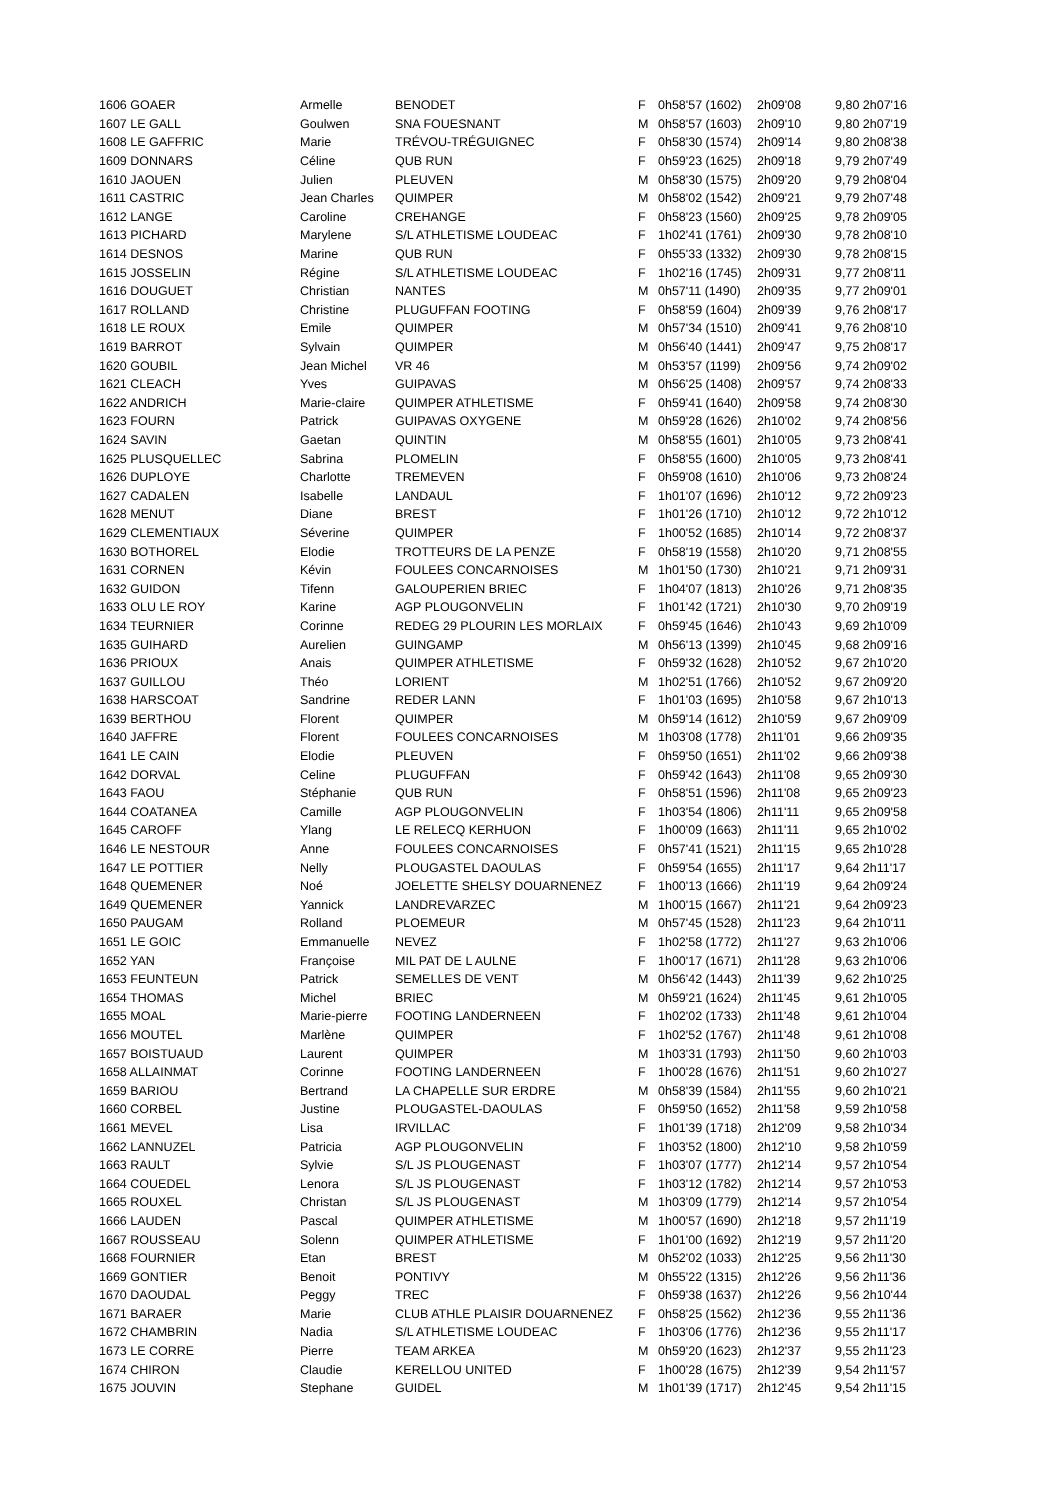| 1606 GOAER | Armelle | BENODET | F | 0h58'57 (1602) | 2h09'08 | 9,80 2h07'16 |
| 1607 LE GALL | Goulwen | SNA FOUESNANT | M | 0h58'57 (1603) | 2h09'10 | 9,80 2h07'19 |
| 1608 LE GAFFRIC | Marie | TRÉVOU-TRÉGUIGNEC | F | 0h58'30 (1574) | 2h09'14 | 9,80 2h08'38 |
| 1609 DONNARS | Céline | QUB RUN | F | 0h59'23 (1625) | 2h09'18 | 9,79 2h07'49 |
| 1610 JAOUEN | Julien | PLEUVEN | M | 0h58'30 (1575) | 2h09'20 | 9,79 2h08'04 |
| 1611 CASTRIC | Jean Charles | QUIMPER | M | 0h58'02 (1542) | 2h09'21 | 9,79 2h07'48 |
| 1612 LANGE | Caroline | CREHANGE | F | 0h58'23 (1560) | 2h09'25 | 9,78 2h09'05 |
| 1613 PICHARD | Marylene | S/L ATHLETISME LOUDEAC | F | 1h02'41 (1761) | 2h09'30 | 9,78 2h08'10 |
| 1614 DESNOS | Marine | QUB RUN | F | 0h55'33 (1332) | 2h09'30 | 9,78 2h08'15 |
| 1615 JOSSELIN | Régine | S/L ATHLETISME LOUDEAC | F | 1h02'16 (1745) | 2h09'31 | 9,77 2h08'11 |
| 1616 DOUGUET | Christian | NANTES | M | 0h57'11 (1490) | 2h09'35 | 9,77 2h09'01 |
| 1617 ROLLAND | Christine | PLUGUFFAN FOOTING | F | 0h58'59 (1604) | 2h09'39 | 9,76 2h08'17 |
| 1618 LE ROUX | Emile | QUIMPER | M | 0h57'34 (1510) | 2h09'41 | 9,76 2h08'10 |
| 1619 BARROT | Sylvain | QUIMPER | M | 0h56'40 (1441) | 2h09'47 | 9,75 2h08'17 |
| 1620 GOUBIL | Jean Michel | VR 46 | M | 0h53'57 (1199) | 2h09'56 | 9,74 2h09'02 |
| 1621 CLEACH | Yves | GUIPAVAS | M | 0h56'25 (1408) | 2h09'57 | 9,74 2h08'33 |
| 1622 ANDRICH | Marie-claire | QUIMPER ATHLETISME | F | 0h59'41 (1640) | 2h09'58 | 9,74 2h08'30 |
| 1623 FOURN | Patrick | GUIPAVAS OXYGENE | M | 0h59'28 (1626) | 2h10'02 | 9,74 2h08'56 |
| 1624 SAVIN | Gaetan | QUINTIN | M | 0h58'55 (1601) | 2h10'05 | 9,73 2h08'41 |
| 1625 PLUSQUELLEC | Sabrina | PLOMELIN | F | 0h58'55 (1600) | 2h10'05 | 9,73 2h08'41 |
| 1626 DUPLOYE | Charlotte | TREMEVEN | F | 0h59'08 (1610) | 2h10'06 | 9,73 2h08'24 |
| 1627 CADALEN | Isabelle | LANDAUL | F | 1h01'07 (1696) | 2h10'12 | 9,72 2h09'23 |
| 1628 MENUT | Diane | BREST | F | 1h01'26 (1710) | 2h10'12 | 9,72 2h10'12 |
| 1629 CLEMENTIAUX | Séverine | QUIMPER | F | 1h00'52 (1685) | 2h10'14 | 9,72 2h08'37 |
| 1630 BOTHOREL | Elodie | TROTTEURS DE LA PENZE | F | 0h58'19 (1558) | 2h10'20 | 9,71 2h08'55 |
| 1631 CORNEN | Kévin | FOULEES CONCARNOISES | M | 1h01'50 (1730) | 2h10'21 | 9,71 2h09'31 |
| 1632 GUIDON | Tifenn | GALOUPERIEN BRIEC | F | 1h04'07 (1813) | 2h10'26 | 9,71 2h08'35 |
| 1633 OLU LE ROY | Karine | AGP PLOUGONVELIN | F | 1h01'42 (1721) | 2h10'30 | 9,70 2h09'19 |
| 1634 TEURNIER | Corinne | REDEG 29 PLOURIN LES MORLAIX | F | 0h59'45 (1646) | 2h10'43 | 9,69 2h10'09 |
| 1635 GUIHARD | Aurelien | GUINGAMP | M | 0h56'13 (1399) | 2h10'45 | 9,68 2h09'16 |
| 1636 PRIOUX | Anais | QUIMPER ATHLETISME | F | 0h59'32 (1628) | 2h10'52 | 9,67 2h10'20 |
| 1637 GUILLOU | Théo | LORIENT | M | 1h02'51 (1766) | 2h10'52 | 9,67 2h09'20 |
| 1638 HARSCOAT | Sandrine | REDER LANN | F | 1h01'03 (1695) | 2h10'58 | 9,67 2h10'13 |
| 1639 BERTHOU | Florent | QUIMPER | M | 0h59'14 (1612) | 2h10'59 | 9,67 2h09'09 |
| 1640 JAFFRE | Florent | FOULEES CONCARNOISES | M | 1h03'08 (1778) | 2h11'01 | 9,66 2h09'35 |
| 1641 LE CAIN | Elodie | PLEUVEN | F | 0h59'50 (1651) | 2h11'02 | 9,66 2h09'38 |
| 1642 DORVAL | Celine | PLUGUFFAN | F | 0h59'42 (1643) | 2h11'08 | 9,65 2h09'30 |
| 1643 FAOU | Stéphanie | QUB RUN | F | 0h58'51 (1596) | 2h11'08 | 9,65 2h09'23 |
| 1644 COATANEA | Camille | AGP PLOUGONVELIN | F | 1h03'54 (1806) | 2h11'11 | 9,65 2h09'58 |
| 1645 CAROFF | Ylang | LE RELECQ KERHUON | F | 1h00'09 (1663) | 2h11'11 | 9,65 2h10'02 |
| 1646 LE NESTOUR | Anne | FOULEES CONCARNOISES | F | 0h57'41 (1521) | 2h11'15 | 9,65 2h10'28 |
| 1647 LE POTTIER | Nelly | PLOUGASTEL DAOULAS | F | 0h59'54 (1655) | 2h11'17 | 9,64 2h11'17 |
| 1648 QUEMENER | Noé | JOELETTE SHELSY DOUARNENEZ | F | 1h00'13 (1666) | 2h11'19 | 9,64 2h09'24 |
| 1649 QUEMENER | Yannick | LANDREVARZEC | M | 1h00'15 (1667) | 2h11'21 | 9,64 2h09'23 |
| 1650 PAUGAM | Rolland | PLOEMEUR | M | 0h57'45 (1528) | 2h11'23 | 9,64 2h10'11 |
| 1651 LE GOIC | Emmanuelle | NEVEZ | F | 1h02'58 (1772) | 2h11'27 | 9,63 2h10'06 |
| 1652 YAN | Françoise | MIL PAT DE L AULNE | F | 1h00'17 (1671) | 2h11'28 | 9,63 2h10'06 |
| 1653 FEUNTEUN | Patrick | SEMELLES DE VENT | M | 0h56'42 (1443) | 2h11'39 | 9,62 2h10'25 |
| 1654 THOMAS | Michel | BRIEC | M | 0h59'21 (1624) | 2h11'45 | 9,61 2h10'05 |
| 1655 MOAL | Marie-pierre | FOOTING LANDERNEEN | F | 1h02'02 (1733) | 2h11'48 | 9,61 2h10'04 |
| 1656 MOUTEL | Marlène | QUIMPER | F | 1h02'52 (1767) | 2h11'48 | 9,61 2h10'08 |
| 1657 BOISTUAUD | Laurent | QUIMPER | M | 1h03'31 (1793) | 2h11'50 | 9,60 2h10'03 |
| 1658 ALLAINMAT | Corinne | FOOTING LANDERNEEN | F | 1h00'28 (1676) | 2h11'51 | 9,60 2h10'27 |
| 1659 BARIOU | Bertrand | LA CHAPELLE SUR ERDRE | M | 0h58'39 (1584) | 2h11'55 | 9,60 2h10'21 |
| 1660 CORBEL | Justine | PLOUGASTEL-DAOULAS | F | 0h59'50 (1652) | 2h11'58 | 9,59 2h10'58 |
| 1661 MEVEL | Lisa | IRVILLAC | F | 1h01'39 (1718) | 2h12'09 | 9,58 2h10'34 |
| 1662 LANNUZEL | Patricia | AGP PLOUGONVELIN | F | 1h03'52 (1800) | 2h12'10 | 9,58 2h10'59 |
| 1663 RAULT | Sylvie | S/L JS PLOUGENAST | F | 1h03'07 (1777) | 2h12'14 | 9,57 2h10'54 |
| 1664 COUEDEL | Lenora | S/L JS PLOUGENAST | F | 1h03'12 (1782) | 2h12'14 | 9,57 2h10'53 |
| 1665 ROUXEL | Christan | S/L JS PLOUGENAST | M | 1h03'09 (1779) | 2h12'14 | 9,57 2h10'54 |
| 1666 LAUDEN | Pascal | QUIMPER ATHLETISME | M | 1h00'57 (1690) | 2h12'18 | 9,57 2h11'19 |
| 1667 ROUSSEAU | Solenn | QUIMPER ATHLETISME | F | 1h01'00 (1692) | 2h12'19 | 9,57 2h11'20 |
| 1668 FOURNIER | Etan | BREST | M | 0h52'02 (1033) | 2h12'25 | 9,56 2h11'30 |
| 1669 GONTIER | Benoit | PONTIVY | M | 0h55'22 (1315) | 2h12'26 | 9,56 2h11'36 |
| 1670 DAOUDAL | Peggy | TREC | F | 0h59'38 (1637) | 2h12'26 | 9,56 2h10'44 |
| 1671 BARAER | Marie | CLUB ATHLE PLAISIR DOUARNENEZ | F | 0h58'25 (1562) | 2h12'36 | 9,55 2h11'36 |
| 1672 CHAMBRIN | Nadia | S/L ATHLETISME LOUDEAC | F | 1h03'06 (1776) | 2h12'36 | 9,55 2h11'17 |
| 1673 LE CORRE | Pierre | TEAM ARKEA | M | 0h59'20 (1623) | 2h12'37 | 9,55 2h11'23 |
| 1674 CHIRON | Claudie | KERELLOU UNITED | F | 1h00'28 (1675) | 2h12'39 | 9,54 2h11'57 |
| 1675 JOUVIN | Stephane | GUIDEL | M | 1h01'39 (1717) | 2h12'45 | 9,54 2h11'15 |